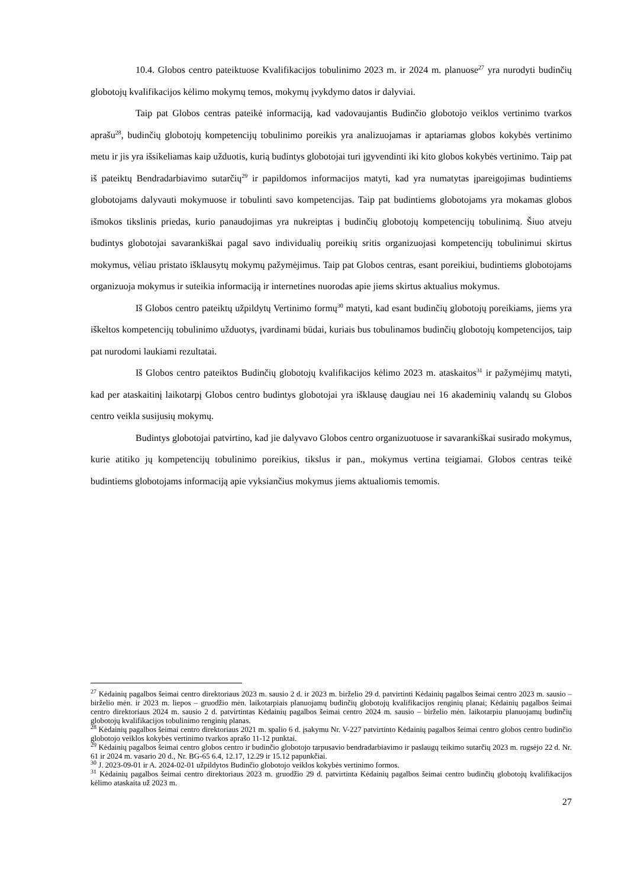10.4. Globos centro pateiktuose Kvalifikacijos tobulinimo 2023 m. ir 2024 m. planuose<sup>27</sup> yra nurodyti budinčių globotojų kvalifikacijos kėlimo mokymų temos, mokymų įvykdymo datos ir dalyviai.
Taip pat Globos centras pateikė informaciją, kad vadovaujantis Budinčio globotojo veiklos vertinimo tvarkos aprašu<sup>28</sup>, budinčių globotojų kompetencijų tobulinimo poreikis yra analizuojamas ir aptariamas globos kokybės vertinimo metu ir jis yra išsikeliamas kaip užduotis, kurią budintys globotojai turi įgyvendinti iki kito globos kokybės vertinimo. Taip pat iš pateiktų Bendradarbiavimo sutarčių<sup>29</sup> ir papildomos informacijos matyti, kad yra numatytas įpareigojimas budintiems globotojams dalyvauti mokymuose ir tobulinti savo kompetencijas. Taip pat budintiems globotojams yra mokamas globos išmokos tikslinis priedas, kurio panaudojimas yra nukreiptas į budinčių globotojų kompetencijų tobulinimą. Šiuo atveju budintys globotojai savarankiškai pagal savo individualių poreikių sritis organizuojasi kompetencijų tobulinimui skirtus mokymus, vėliau pristato išklausytų mokymų pažymėjimus. Taip pat Globos centras, esant poreikiui, budintiems globotojams organizuoja mokymus ir suteikia informaciją ir internetines nuorodas apie jiems skirtus aktualius mokymus.
Iš Globos centro pateiktų užpildytų Vertinimo formų<sup>30</sup> matyti, kad esant budinčių globotojų poreikiams, jiems yra iškeltos kompetencijų tobulinimo užduotys, įvardinami būdai, kuriais bus tobulinamos budinčių globotojų kompetencijos, taip pat nurodomi laukiami rezultatai.
Iš Globos centro pateiktos Budinčių globotojų kvalifikacijos kėlimo 2023 m. ataskaitos<sup>31</sup> ir pažymėjimų matyti, kad per ataskaitinį laikotarpį Globos centro budintys globotojai yra išklausę daugiau nei 16 akademinių valandų su Globos centro veikla susijusių mokymų.
Budintys globotojai patvirtino, kad jie dalyvavo Globos centro organizuotuose ir savarankiškai susirado mokymus, kurie atitiko jų kompetencijų tobulinimo poreikius, tikslus ir pan., mokymus vertina teigiamai. Globos centras teikė budintiems globotojams informaciją apie vyksiančius mokymus jiems aktualiomis temomis.
<sup>27</sup> Kėdainių pagalbos šeimai centro direktoriaus 2023 m. sausio 2 d. ir 2023 m. birželio 29 d. patvirtinti Kėdainių pagalbos šeimai centro 2023 m. sausio – birželio mėn. ir 2023 m. liepos – gruodžio mėn. laikotarpiais planuojamų budinčių globotojų kvalifikacijos renginių planai; Kėdainių pagalbos šeimai centro direktoriaus 2024 m. sausio 2 d. patvirtintas Kėdainių pagalbos šeimai centro 2024 m. sausio – birželio mėn. laikotarpiu planuojamų budinčių globotojų kvalifikacijos tobulinimo renginių planas.
<sup>28</sup> Kėdainių pagalbos šeimai centro direktoriaus 2021 m. spalio 6 d. įsakymu Nr. V-227 patvirtinto Kėdainių pagalbos šeimai centro globos centro budinčio globotojo veiklos kokybės vertinimo tvarkos aprašo 11-12 punktai.
<sup>29</sup> Kėdainių pagalbos šeimai centro globos centro ir budinčio globotojo tarpusavio bendradarbiavimo ir paslaugų teikimo sutarčių 2023 m. rugsėjo 22 d. Nr. 61 ir 2024 m. vasario 20 d., Nr. BG-65 6.4, 12.17, 12.29 ir 15.12 papunkčiai.
<sup>30</sup> J. 2023-09-01 ir A. 2024-02-01 užpildytos Budinčio globotojo veiklos kokybės vertinimo formos.
<sup>31</sup> Kėdainių pagalbos šeimai centro direktoriaus 2023 m. gruodžio 29 d. patvirtinta Kėdainių pagalbos šeimai centro budinčių globotojų kvalifikacijos kėlimo ataskaita už 2023 m.
27